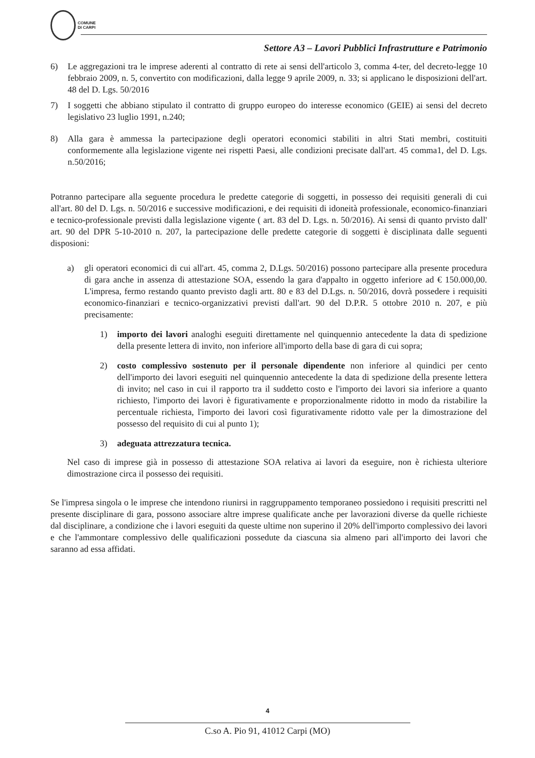COMUNE
DI CARPI
Settore A3 – Lavori Pubblici Infrastrutture e Patrimonio
6) Le aggregazioni tra le imprese aderenti al contratto di rete ai sensi dell'articolo 3, comma 4-ter, del decreto-legge 10 febbraio 2009, n. 5, convertito con modificazioni, dalla legge 9 aprile 2009, n. 33; si applicano le disposizioni dell'art. 48 del D. Lgs. 50/2016
7) I soggetti che abbiano stipulato il contratto di gruppo europeo do interesse economico (GEIE) ai sensi del decreto legislativo 23 luglio 1991, n.240;
8) Alla gara è ammessa la partecipazione degli operatori economici stabiliti in altri Stati membri, costituiti conformemente alla legislazione vigente nei rispetti Paesi, alle condizioni precisate dall'art. 45 comma1, del D. Lgs. n.50/2016;
Potranno partecipare alla seguente procedura le predette categorie di soggetti, in possesso dei requisiti generali di cui all'art. 80 del D. Lgs. n. 50/2016 e successive modificazioni, e dei requisiti di idoneità professionale, economico-finanziari e tecnico-professionale previsti dalla legislazione vigente ( art. 83 del D. Lgs. n. 50/2016). Ai sensi di quanto prvisto dall' art. 90 del DPR 5-10-2010 n. 207, la partecipazione delle predette categorie di soggetti è disciplinata dalle seguenti disposioni:
a) gli operatori economici di cui all'art. 45, comma 2, D.Lgs. 50/2016) possono partecipare alla presente procedura di gara anche in assenza di attestazione SOA, essendo la gara d'appalto in oggetto inferiore ad € 150.000,00. L'impresa, fermo restando quanto previsto dagli artt. 80 e 83 del D.Lgs. n. 50/2016, dovrà possedere i requisiti economico-finanziari e tecnico-organizzativi previsti dall'art. 90 del D.P.R. 5 ottobre 2010 n. 207, e più precisamente:
1) importo dei lavori analoghi eseguiti direttamente nel quinquennio antecedente la data di spedizione della presente lettera di invito, non inferiore all'importo della base di gara di cui sopra;
2) costo complessivo sostenuto per il personale dipendente non inferiore al quindici per cento dell'importo dei lavori eseguiti nel quinquennio antecedente la data di spedizione della presente lettera di invito; nel caso in cui il rapporto tra il suddetto costo e l'importo dei lavori sia inferiore a quanto richiesto, l'importo dei lavori è figurativamente e proporzionalmente ridotto in modo da ristabilire la percentuale richiesta, l'importo dei lavori così figurativamente ridotto vale per la dimostrazione del possesso del requisito di cui al punto 1);
3) adeguata attrezzatura tecnica.
Nel caso di imprese già in possesso di attestazione SOA relativa ai lavori da eseguire, non è richiesta ulteriore dimostrazione circa il possesso dei requisiti.
Se l'impresa singola o le imprese che intendono riunirsi in raggruppamento temporaneo possiedono i requisiti prescritti nel presente disciplinare di gara, possono associare altre imprese qualificate anche per lavorazioni diverse da quelle richieste dal disciplinare, a condizione che i lavori eseguiti da queste ultime non superino il 20% dell'importo complessivo dei lavori e che l'ammontare complessivo delle qualificazioni possedute da ciascuna sia almeno pari all'importo dei lavori che saranno ad essa affidati.
4
C.so A. Pio 91, 41012 Carpi (MO)